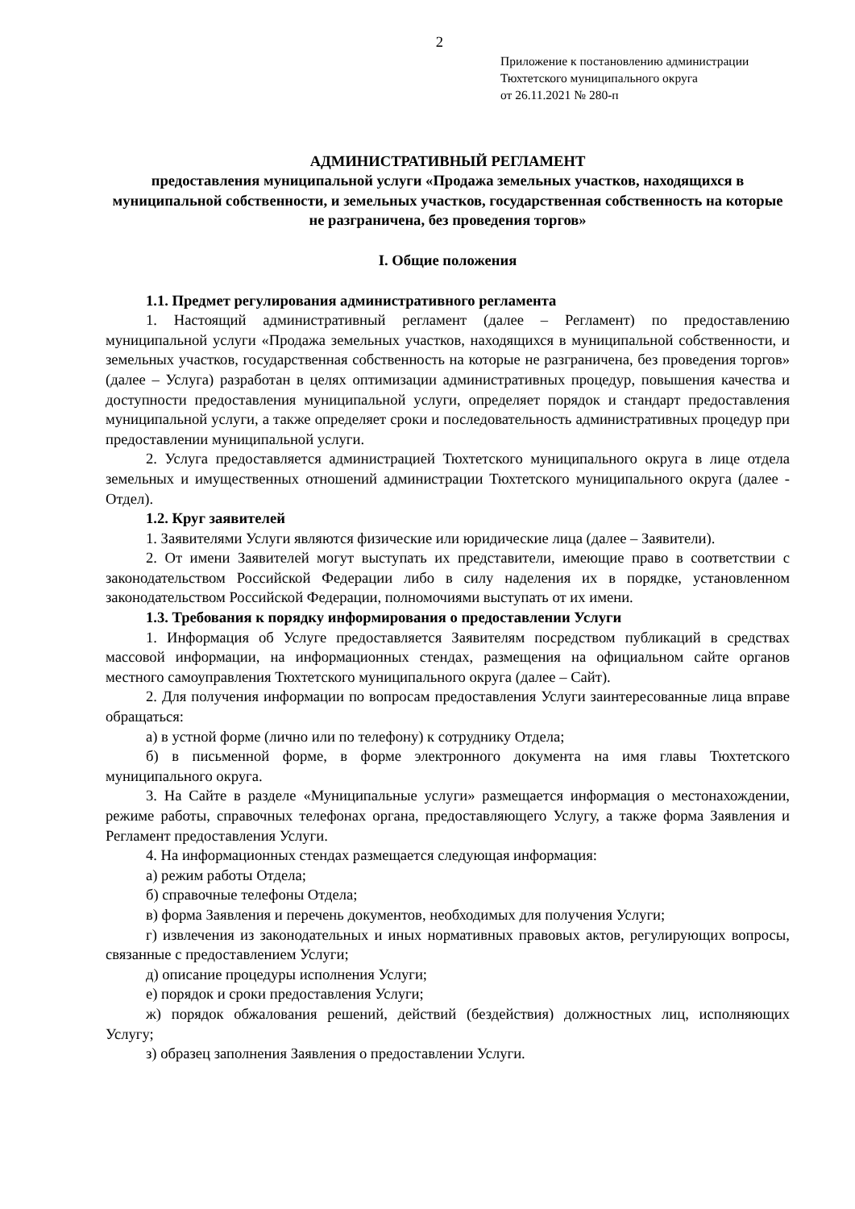2
Приложение к постановлению администрации
Тюхтетского муниципального округа
от 26.11.2021 № 280-п
АДМИНИСТРАТИВНЫЙ РЕГЛАМЕНТ
предоставления муниципальной услуги «Продажа земельных участков, находящихся в муниципальной собственности, и земельных участков, государственная собственность на которые не разграничена, без проведения торгов»
I. Общие положения
1.1. Предмет регулирования административного регламента
1. Настоящий административный регламент (далее – Регламент) по предоставлению муниципальной услуги «Продажа земельных участков, находящихся в муниципальной собственности, и земельных участков, государственная собственность на которые не разграничена, без проведения торгов» (далее – Услуга) разработан в целях оптимизации административных процедур, повышения качества и доступности предоставления муниципальной услуги, определяет порядок и стандарт предоставления муниципальной услуги, а также определяет сроки и последовательность административных процедур при предоставлении муниципальной услуги.
2. Услуга предоставляется администрацией Тюхтетского муниципального округа в лице отдела земельных и имущественных отношений администрации Тюхтетского муниципального округа (далее - Отдел).
1.2. Круг заявителей
1. Заявителями Услуги являются физические или юридические лица (далее – Заявители).
2. От имени Заявителей могут выступать их представители, имеющие право в соответствии с законодательством Российской Федерации либо в силу наделения их в порядке, установленном законодательством Российской Федерации, полномочиями выступать от их имени.
1.3. Требования к порядку информирования о предоставлении Услуги
1. Информация об Услуге предоставляется Заявителям посредством публикаций в средствах массовой информации, на информационных стендах, размещения на официальном сайте органов местного самоуправления Тюхтетского муниципального округа (далее – Сайт).
2. Для получения информации по вопросам предоставления Услуги заинтересованные лица вправе обращаться:
а) в устной форме (лично или по телефону) к сотруднику Отдела;
б) в письменной форме, в форме электронного документа на имя главы Тюхтетского муниципального округа.
3. На Сайте в разделе «Муниципальные услуги» размещается информация о местонахождении, режиме работы, справочных телефонах органа, предоставляющего Услугу, а также форма Заявления и Регламент предоставления Услуги.
4. На информационных стендах размещается следующая информация:
а) режим работы Отдела;
б) справочные телефоны Отдела;
в) форма Заявления и перечень документов, необходимых для получения Услуги;
г) извлечения из законодательных и иных нормативных правовых актов, регулирующих вопросы, связанные с предоставлением Услуги;
д) описание процедуры исполнения Услуги;
е) порядок и сроки предоставления Услуги;
ж) порядок обжалования решений, действий (бездействия) должностных лиц, исполняющих Услугу;
з) образец заполнения Заявления о предоставлении Услуги.